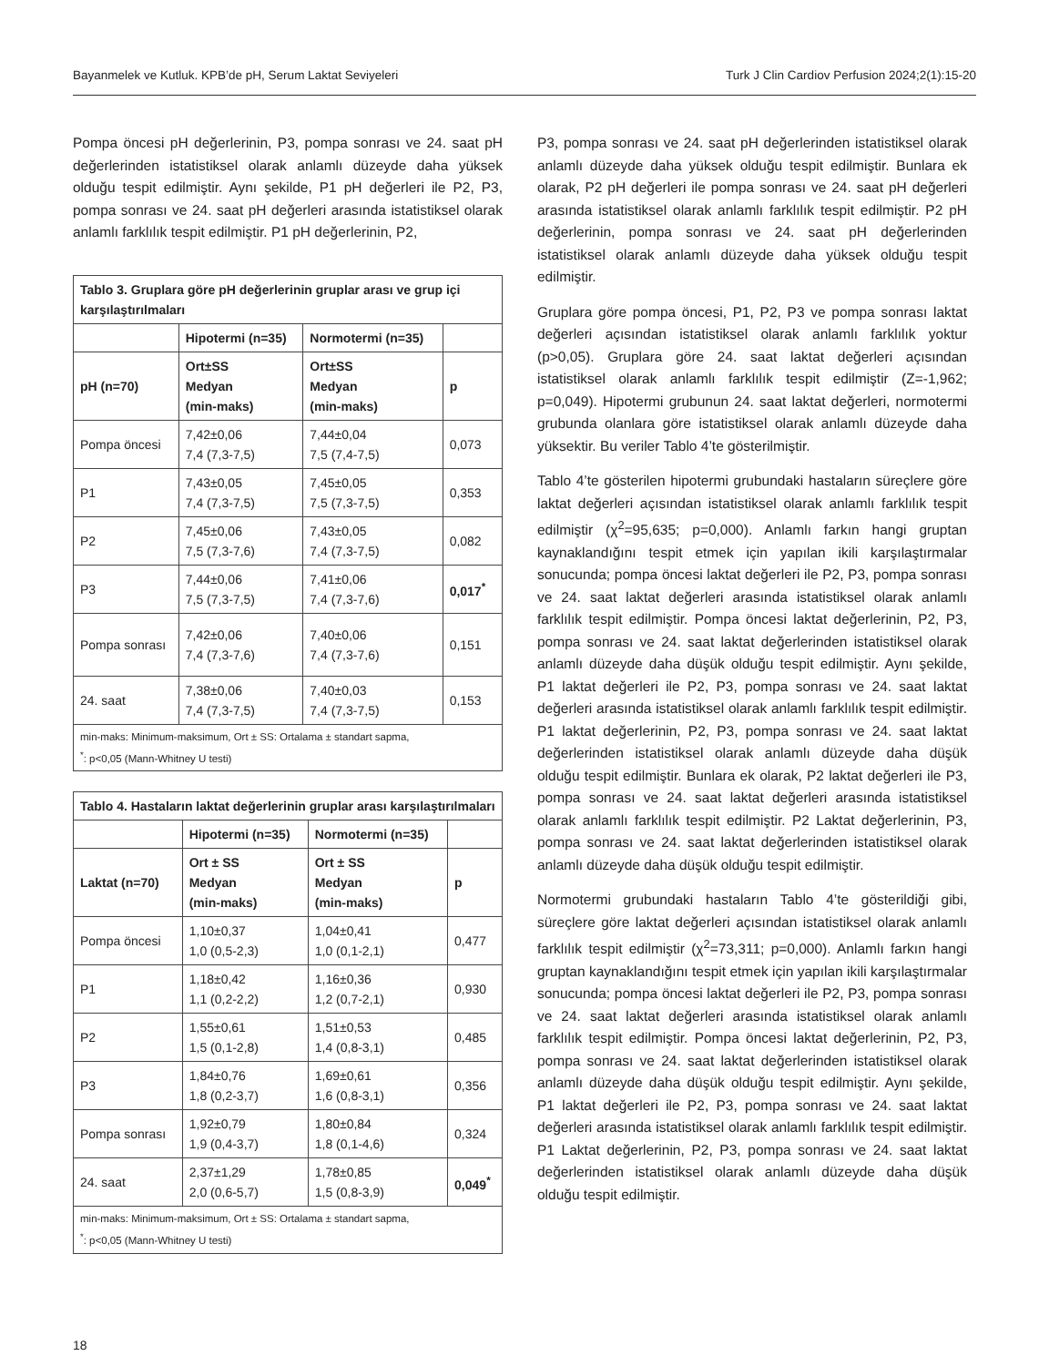Bayanmelek ve Kutluk. KPB’de pH, Serum Laktat Seviyeleri Turk J Clin Cardiov Perfusion 2024;2(1):15-20
Pompa öncesi pH değerlerinin, P3, pompa sonrası ve 24. saat pH değerlerinden istatistiksel olarak anlamlı düzeyde daha yüksek olduğu tespit edilmiştir. Aynı şekilde, P1 pH değerleri ile P2, P3, pompa sonrası ve 24. saat pH değerleri arasında istatistiksel olarak anlamlı farklılık tespit edilmiştir. P1 pH değerlerinin, P2,
| Tablo 3. Gruplara göre pH değerlerinin gruplar arası ve grup içi karşılaştırılmaları | | | |
| --- | --- | --- | --- |
| | Hipotermi (n=35) | Normotermi (n=35) | |
| pH (n=70) | Ort±SS Medyan (min-maks) | Ort±SS Medyan (min-maks) | p |
| Pompa öncesi | 7,42±0,06 7,4 (7,3-7,5) | 7,44±0,04 7,5 (7,4-7,5) | 0,073 |
| P1 | 7,43±0,05 7,4 (7,3-7,5) | 7,45±0,05 7,5 (7,3-7,5) | 0,353 |
| P2 | 7,45±0,06 7,5 (7,3-7,6) | 7,43±0,05 7,4 (7,3-7,5) | 0,082 |
| P3 | 7,44±0,06 7,5 (7,3-7,5) | 7,41±0,06 7,4 (7,3-7,6) | 0,017<sup>*</sup> |
| Pompa sonrası | 7,42±0,06 7,4 (7,3-7,6) | 7,40±0,06 7,4 (7,3-7,6) | 0,151 |
| 24. saat | 7,38±0,06 7,4 (7,3-7,5) | 7,40±0,03 7,4 (7,3-7,5) | 0,153 |
| min-maks: Minimum-maksimum, Ort ± SS: Ortalama ± standart sapma, <sup>*</sup>: p<0,05 (Mann-Whitney U testi) | | | |
| Tablo 4. Hastaların laktat değerlerinin gruplar arası karşılaştırılmaları | | | |
| --- | --- | --- | --- |
| | Hipotermi (n=35) | Normotermi (n=35) | |
| Laktat (n=70) | Ort ± SS Medyan (min-maks) | Ort ± SS Medyan (min-maks) | p |
| Pompa öncesi | 1,10±0,37 1,0 (0,5-2,3) | 1,04±0,41 1,0 (0,1-2,1) | 0,477 |
| P1 | 1,18±0,42 1,1 (0,2-2,2) | 1,16±0,36 1,2 (0,7-2,1) | 0,930 |
| P2 | 1,55±0,61 1,5 (0,1-2,8) | 1,51±0,53 1,4 (0,8-3,1) | 0,485 |
| P3 | 1,84±0,76 1,8 (0,2-3,7) | 1,69±0,61 1,6 (0,8-3,1) | 0,356 |
| Pompa sonrası | 1,92±0,79 1,9 (0,4-3,7) | 1,80±0,84 1,8 (0,1-4,6) | 0,324 |
| 24. saat | 2,37±1,29 2,0 (0,6-5,7) | 1,78±0,85 1,5 (0,8-3,9) | 0,049<sup>*</sup> |
| min-maks: Minimum-maksimum, Ort ± SS: Ortalama ± standart sapma, <sup>*</sup>: p<0,05 (Mann-Whitney U testi) | | | |
P3, pompa sonrası ve 24. saat pH değerlerinden istatistiksel olarak anlamlı düzeyde daha yüksek olduğu tespit edilmiştir. Bunlara ek olarak, P2 pH değerleri ile pompa sonrası ve 24. saat pH değerleri arasında istatistiksel olarak anlamlı farklılık tespit edilmiştir. P2 pH değerlerinin, pompa sonrası ve 24. saat pH değerlerinden istatistiksel olarak anlamlı düzeyde daha yüksek olduğu tespit edilmiştir.
Gruplara göre pompa öncesi, P1, P2, P3 ve pompa sonrası laktat değerleri açısından istatistiksel olarak anlamlı farklılık yoktur (p>0,05). Gruplara göre 24. saat laktat değerleri açısından istatistiksel olarak anlamlı farklılık tespit edilmiştir (Z=-1,962; p=0,049). Hipotermi grubunun 24. saat laktat değerleri, normotermi grubunda olanlara göre istatistiksel olarak anlamlı düzeyde daha yüksektir. Bu veriler Tablo 4’te gösterilmiştir.
Tablo 4’te gösterilen hipotermi grubundaki hastaların süreçlere göre laktat değerleri açısından istatistiksel olarak anlamlı farklılık tespit edilmiştir (χ<sup>2</sup>=95,635; p=0,000). Anlamlı farkın hangi gruptan kaynaklandığını tespit etmek için yapılan ikili karşılaştırmalar sonucunda; pompa öncesi laktat değerleri ile P2, P3, pompa sonrası ve 24. saat laktat değerleri arasında istatistiksel olarak anlamlı farklılık tespit edilmiştir. Pompa öncesi laktat değerlerinin, P2, P3, pompa sonrası ve 24. saat laktat değerlerinden istatistiksel olarak anlamlı düzeyde daha düşük olduğu tespit edilmiştir. Aynı şekilde, P1 laktat değerleri ile P2, P3, pompa sonrası ve 24. saat laktat değerleri arasında istatistiksel olarak anlamlı farklılık tespit edilmiştir. P1 laktat değerlerinin, P2, P3, pompa sonrası ve 24. saat laktat değerlerinden istatistiksel olarak anlamlı düzeyde daha düşük olduğu tespit edilmiştir. Bunlara ek olarak, P2 laktat değerleri ile P3, pompa sonrası ve 24. saat laktat değerleri arasında istatistiksel olarak anlamlı farklılık tespit edilmiştir. P2 Laktat değerlerinin, P3, pompa sonrası ve 24. saat laktat değerlerinden istatistiksel olarak anlamlı düzeyde daha düşük olduğu tespit edilmiştir.
Normotermi grubundaki hastaların Tablo 4’te gösterildiği gibi, süreçlere göre laktat değerleri açısından istatistiksel olarak anlamlı farklılık tespit edilmiştir (χ<sup>2</sup>=73,311; p=0,000). Anlamlı farkın hangi gruptan kaynaklandığını tespit etmek için yapılan ikili karşılaştırmalar sonucunda; pompa öncesi laktat değerleri ile P2, P3, pompa sonrası ve 24. saat laktat değerleri arasında istatistiksel olarak anlamlı farklılık tespit edilmiştir. Pompa öncesi laktat değerlerinin, P2, P3, pompa sonrası ve 24. saat laktat değerlerinden istatistiksel olarak anlamlı düzeyde daha düşük olduğu tespit edilmiştir. Aynı şekilde, P1 laktat değerleri ile P2, P3, pompa sonrası ve 24. saat laktat değerleri arasında istatistiksel olarak anlamlı farklılık tespit edilmiştir. P1 Laktat değerlerinin, P2, P3, pompa sonrası ve 24. saat laktat değerlerinden istatistiksel olarak anlamlı düzeyde daha düşük olduğu tespit edilmiştir.
18